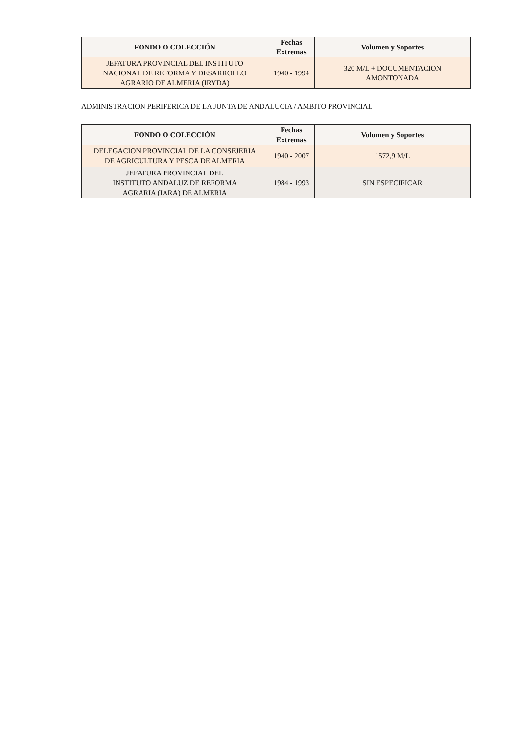| FONDO O COLECCIÓN | Fechas Extremas | Volumen y Soportes |
| --- | --- | --- |
| JEFATURA PROVINCIAL DEL INSTITUTO NACIONAL DE REFORMA Y DESARROLLO AGRARIO DE ALMERIA (IRYDA) | 1940 - 1994 | 320 M/L + DOCUMENTACION AMONTONADA |
ADMINISTRACION PERIFERICA DE LA JUNTA DE ANDALUCIA / AMBITO PROVINCIAL
| FONDO O COLECCIÓN | Fechas Extremas | Volumen y Soportes |
| --- | --- | --- |
| DELEGACION PROVINCIAL DE LA CONSEJERIA DE AGRICULTURA Y PESCA DE ALMERIA | 1940 - 2007 | 1572,9 M/L |
| JEFATURA PROVINCIAL DEL INSTITUTO ANDALUZ DE REFORMA AGRARIA (IARA) DE ALMERIA | 1984 - 1993 | SIN ESPECIFICAR |